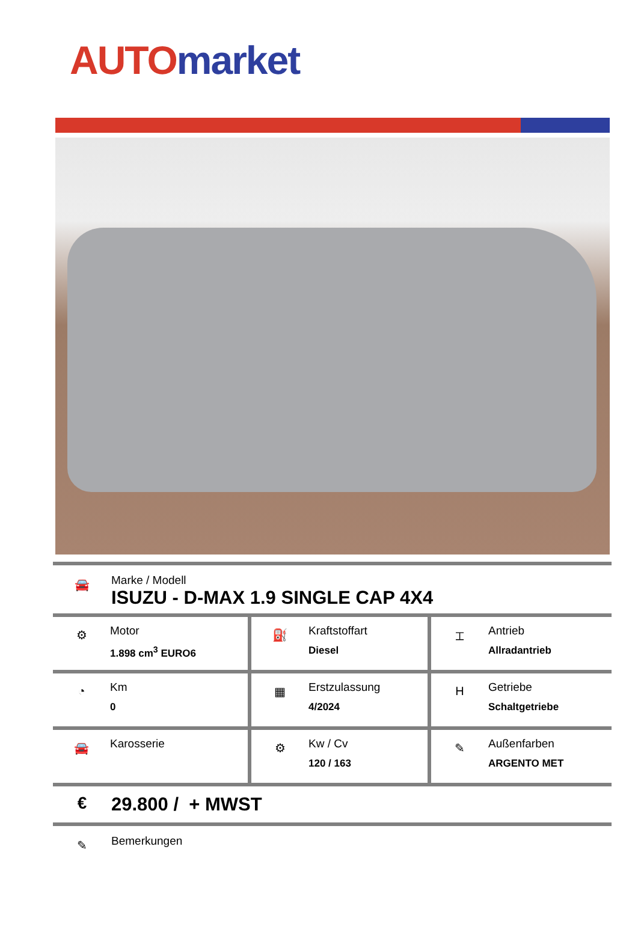AUTO market
🚘
Marke / Modell
ISUZU - D-MAX 1.9 SINGLE CAP 4X4
| ⚙ Motor 1.898 cm<sup>3</sup> EURO6 | ⛽ Kraftstoffart Diesel | ⌶ Antrieb Allradantrieb |
| ◔ Km 0 | ▦ Erstzulassung 4/2024 | H Getriebe Schaltgetriebe |
| 🚘 Karosserie | ⚙ Kw / Cv 120 / 163 | ✎ Außenfarben ARGENTO MET |
€ 29.800 / + MWST
✎
Bemerkungen